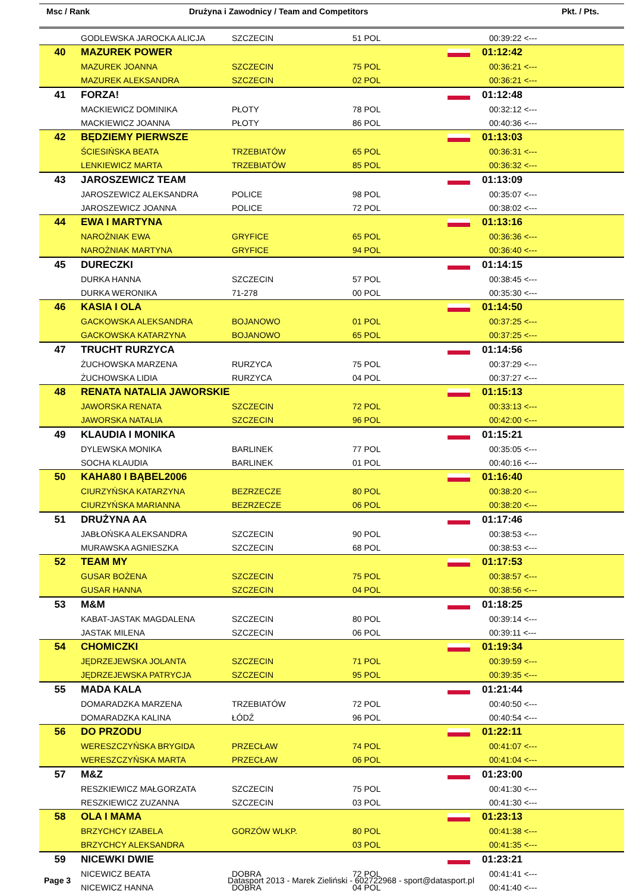| Msc / Rank | Drużyna i Zawodnicy / Team and Competitors | Pkt. / Pts. |
| | GODLEWSKA JAROCKA ALICJA | SZCZECIN | 51 POL | | 00:39:22 <--- |
| 40 | MAZUREK POWER | | | | 01:12:42 |
| | MAZUREK JOANNA | SZCZECIN | 75 POL | | 00:36:21 <--- |
| | MAZUREK ALEKSANDRA | SZCZECIN | 02 POL | | 00:36:21 <--- |
| 41 | FORZA! | | | | 01:12:48 |
| | MACKIEWICZ DOMINIKA | PŁOTY | 78 POL | | 00:32:12 <--- |
| | MACKIEWICZ JOANNA | PŁOTY | 86 POL | | 00:40:36 <--- |
| 42 | BĘDZIEMY PIERWSZE | | | | 01:13:03 |
| | ŚCIESIŃSKA BEATA | TRZEBIATÓW | 65 POL | | 00:36:31 <--- |
| | LENKIEWICZ MARTA | TRZEBIATÓW | 85 POL | | 00:36:32 <--- |
| 43 | JAROSZEWICZ TEAM | | | | 01:13:09 |
| | JAROSZEWICZ ALEKSANDRA | POLICE | 98 POL | | 00:35:07 <--- |
| | JAROSZEWICZ JOANNA | POLICE | 72 POL | | 00:38:02 <--- |
| 44 | EWA I MARTYNA | | | | 01:13:16 |
| | NAROŻNIAK EWA | GRYFICE | 65 POL | | 00:36:36 <--- |
| | NAROŻNIAK MARTYNA | GRYFICE | 94 POL | | 00:36:40 <--- |
| 45 | DURECZKI | | | | 01:14:15 |
| | DURKA HANNA | SZCZECIN | 57 POL | | 00:38:45 <--- |
| | DURKA WERONIKA | 71-278 | 00 POL | | 00:35:30 <--- |
| 46 | KASIA I OLA | | | | 01:14:50 |
| | GACKOWSKA ALEKSANDRA | BOJANOWO | 01 POL | | 00:37:25 <--- |
| | GACKOWSKA KATARZYNA | BOJANOWO | 65 POL | | 00:37:25 <--- |
| 47 | TRUCHT RURZYCA | | | | 01:14:56 |
| | ŻUCHOWSKA MARZENA | RURZYCA | 75 POL | | 00:37:29 <--- |
| | ŻUCHOWSKA LIDIA | RURZYCA | 04 POL | | 00:37:27 <--- |
| 48 | RENATA NATALIA JAWORSKIE | | | | 01:15:13 |
| | JAWORSKA RENATA | SZCZECIN | 72 POL | | 00:33:13 <--- |
| | JAWORSKA NATALIA | SZCZECIN | 96 POL | | 00:42:00 <--- |
| 49 | KLAUDIA I MONIKA | | | | 01:15:21 |
| | DYLEWSKA MONIKA | BARLINEK | 77 POL | | 00:35:05 <--- |
| | SOCHA KLAUDIA | BARLINEK | 01 POL | | 00:40:16 <--- |
| 50 | KAHA80 I BĄBEL2006 | | | | 01:16:40 |
| | CIURZYŃSKA KATARZYNA | BEZRZECZE | 80 POL | | 00:38:20 <--- |
| | CIURZYŃSKA MARIANNA | BEZRZECZE | 06 POL | | 00:38:20 <--- |
| 51 | DRUŻYNA AA | | | | 01:17:46 |
| | JABŁOŃSKA ALEKSANDRA | SZCZECIN | 90 POL | | 00:38:53 <--- |
| | MURAWSKA AGNIESZKA | SZCZECIN | 68 POL | | 00:38:53 <--- |
| 52 | TEAM MY | | | | 01:17:53 |
| | GUSAR BOŻENA | SZCZECIN | 75 POL | | 00:38:57 <--- |
| | GUSAR HANNA | SZCZECIN | 04 POL | | 00:38:56 <--- |
| 53 | M&M | | | | 01:18:25 |
| | KABAT-JASTAK MAGDALENA | SZCZECIN | 80 POL | | 00:39:14 <--- |
| | JASTAK MILENA | SZCZECIN | 06 POL | | 00:39:11 <--- |
| 54 | CHOMICZKI | | | | 01:19:34 |
| | JĘDRZEJEWSKA JOLANTA | SZCZECIN | 71 POL | | 00:39:59 <--- |
| | JĘDRZEJEWSKA PATRYCJA | SZCZECIN | 95 POL | | 00:39:35 <--- |
| 55 | MADA KALA | | | | 01:21:44 |
| | DOMARADZKA MARZENA | TRZEBIATÓW | 72 POL | | 00:40:50 <--- |
| | DOMARADZKA KALINA | ŁÓDŹ | 96 POL | | 00:40:54 <--- |
| 56 | DO PRZODU | | | | 01:22:11 |
| | WERESZCZYŃSKA BRYGIDA | PRZECŁAW | 74 POL | | 00:41:07 <--- |
| | WERESZCZYŃSKA MARTA | PRZECŁAW | 06 POL | | 00:41:04 <--- |
| 57 | M&Z | | | | 01:23:00 |
| | RESZKIEWICZ MAŁGORZATA | SZCZECIN | 75 POL | | 00:41:30 <--- |
| | RESZKIEWICZ ZUZANNA | SZCZECIN | 03 POL | | 00:41:30 <--- |
| 58 | OLA I MAMA | | | | 01:23:13 |
| | BRZYCHCY IZABELA | GORZÓW WLKP. | 80 POL | | 00:41:38 <--- |
| | BRZYCHCY ALEKSANDRA | | 03 POL | | 00:41:35 <--- |
| 59 | NICEWKI DWIE | | | | 01:23:21 |
| | NICEWICZ BEATA | DOBRA | 72 POL | | 00:41:41 <--- |
| | NICEWICZ HANNA | DOBRA | 04 POL | | 00:41:40 <--- |
Page 3 Datasport 2013 - Marek Zieliński - 602722968 - sport@datasport.pl